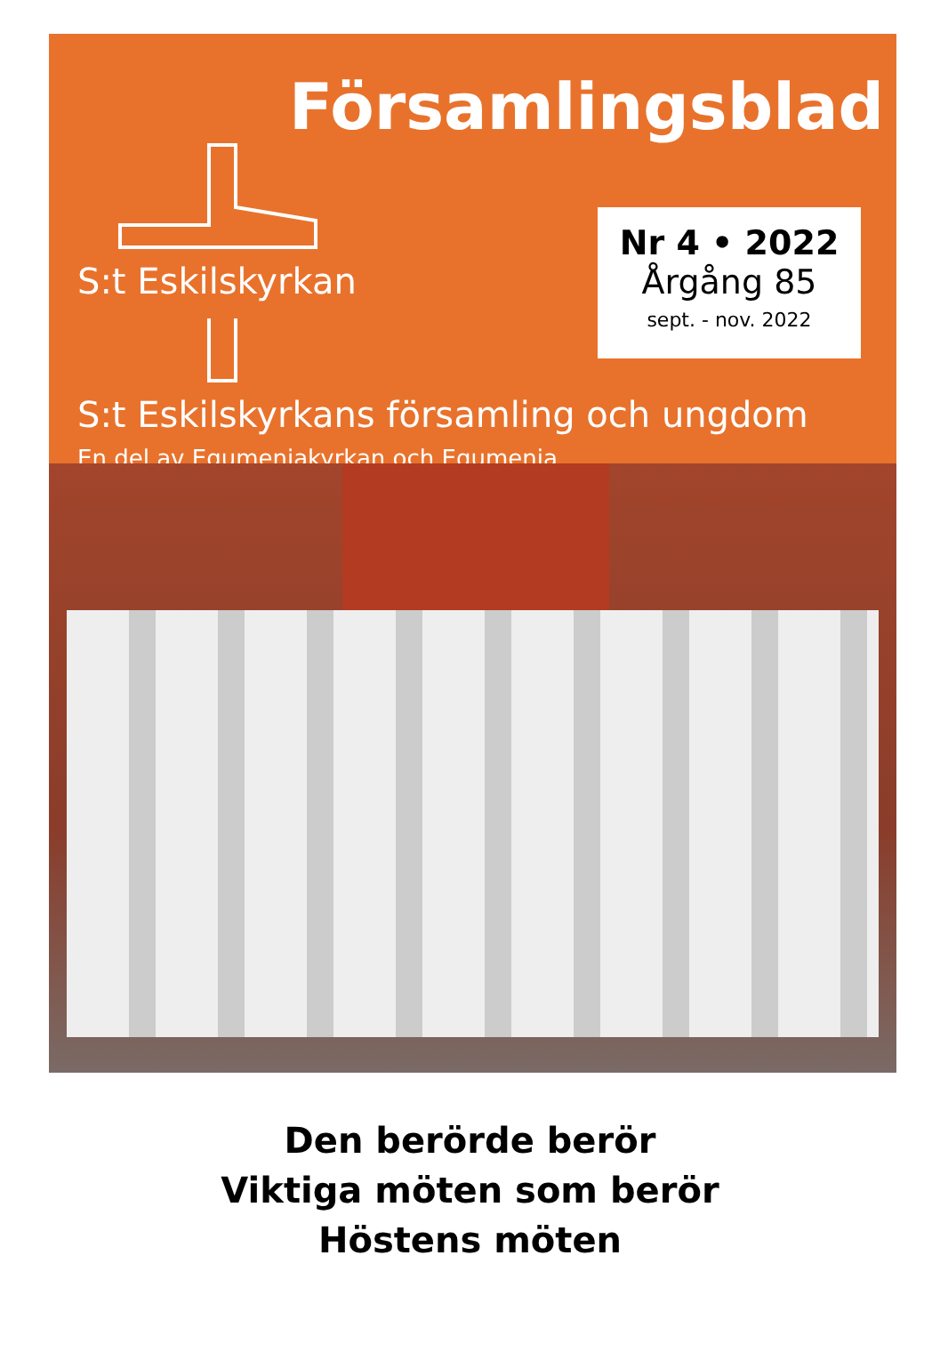Församlingsblad
S:t Eskilskyrkan
Nr 4 • 2022
Årgång 85
sept. - nov. 2022
S:t Eskilskyrkans församling och ungdom
En del av Equmeniakyrkan och Equmenia
Den berörde berör
Viktiga möten som berör
Höstens möten